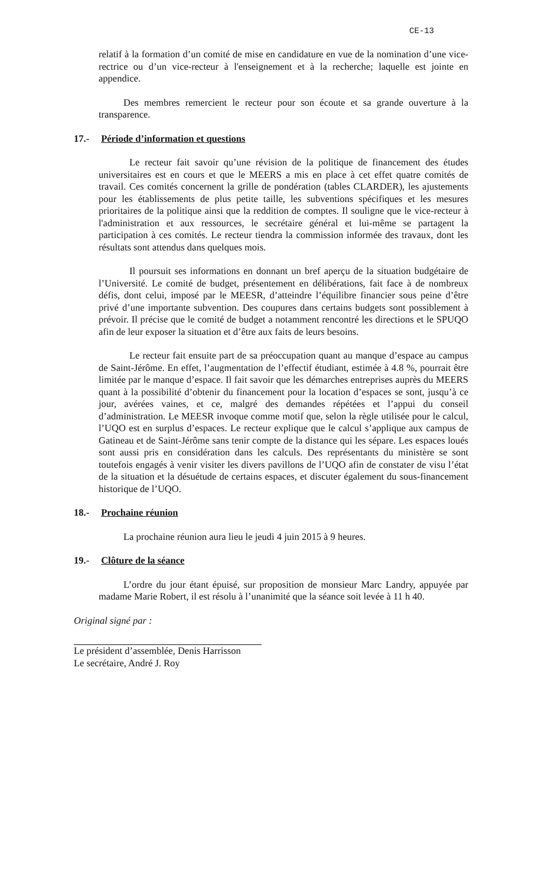CE-13
relatif à la formation d’un comité de mise en candidature en vue de la nomination d’une vice-rectrice ou d’un vice-recteur à l'enseignement et à la recherche; laquelle est jointe en appendice.
Des membres remercient le recteur pour son écoute et sa grande ouverture à la transparence.
17.- Période d’information et questions
Le recteur fait savoir qu’une révision de la politique de financement des études universitaires est en cours et que le MEERS a mis en place à cet effet quatre comités de travail. Ces comités concernent la grille de pondération (tables CLARDER), les ajustements pour les établissements de plus petite taille, les subventions spécifiques et les mesures prioritaires de la politique ainsi que la reddition de comptes. Il souligne que le vice-recteur à l'administration et aux ressources, le secrétaire général et lui-même se partagent la participation à ces comités. Le recteur tiendra la commission informée des travaux, dont les résultats sont attendus dans quelques mois.
Il poursuit ses informations en donnant un bref aperçu de la situation budgétaire de l’Université. Le comité de budget, présentement en délibérations, fait face à de nombreux défis, dont celui, imposé par le MEESR, d’atteindre l’équilibre financier sous peine d’être privé d’une importante subvention. Des coupures dans certains budgets sont possiblement à prévoir. Il précise que le comité de budget a notamment rencontré les directions et le SPUQO afin de leur exposer la situation et d’être aux faits de leurs besoins.
Le recteur fait ensuite part de sa préoccupation quant au manque d’espace au campus de Saint-Jérôme. En effet, l’augmentation de l’effectif étudiant, estimée à 4.8 %, pourrait être limitée par le manque d’espace. Il fait savoir que les démarches entreprises auprès du MEERS quant à la possibilité d’obtenir du financement pour la location d’espaces se sont, jusqu’à ce jour, avérées vaines, et ce, malgré des demandes répétées et l’appui du conseil d’administration. Le MEESR invoque comme motif que, selon la règle utilisée pour le calcul, l’UQO est en surplus d’espaces. Le recteur explique que le calcul s’applique aux campus de Gatineau et de Saint-Jérôme sans tenir compte de la distance qui les sépare. Les espaces loués sont aussi pris en considération dans les calculs. Des représentants du ministère se sont toutefois engagés à venir visiter les divers pavillons de l’UQO afin de constater de visu l’état de la situation et la désuétude de certains espaces, et discuter également du sous-financement historique de l’UQO.
18.- Prochaine réunion
La prochaine réunion aura lieu le jeudi 4 juin 2015 à 9 heures.
19.- Clôture de la séance
L’ordre du jour étant épuisé, sur proposition de monsieur Marc Landry, appuyée par madame Marie Robert, il est résolu à l’unanimité que la séance soit levée à 11 h 40.
Original signé par :
Le président d’assemblée, Denis Harrisson
Le secrétaire, André J. Roy